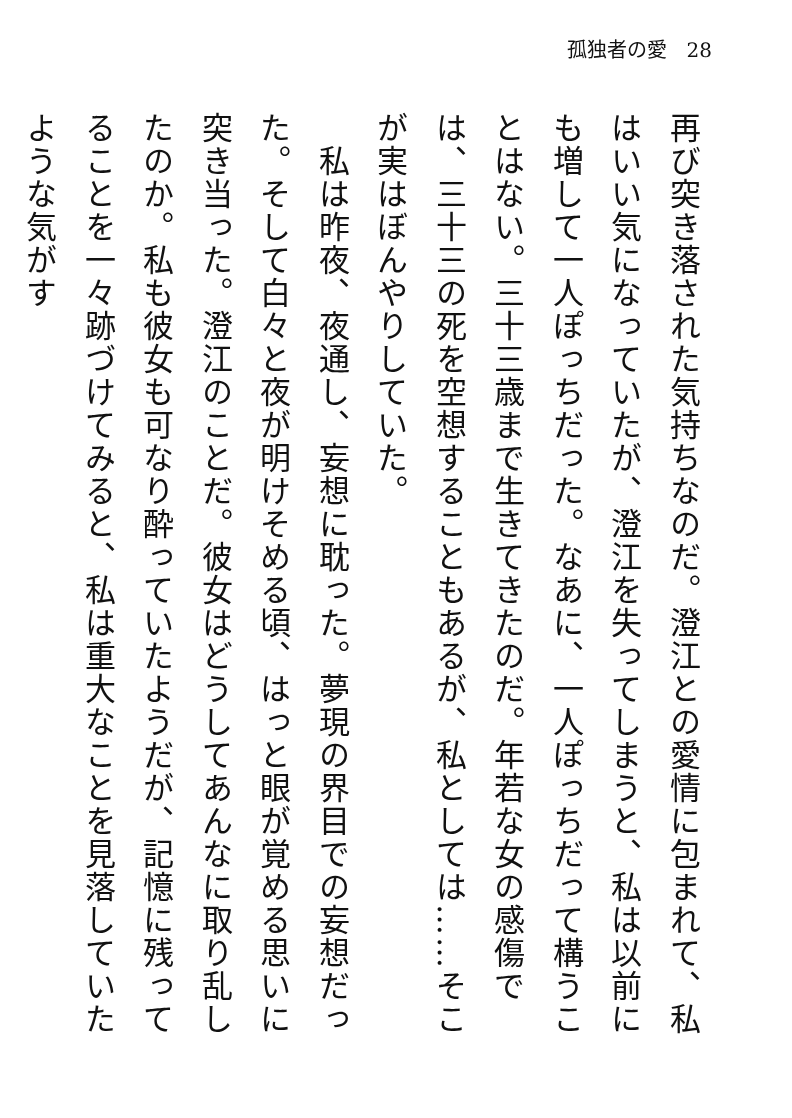孤独者の愛　28
再び突き落された気持ちなのだ。澄江との愛情に包まれて、私はいい気になっていたが、澄江を失ってしまうと、私は以前にも増して一人ぽっちだった。なあに、一人ぽっちだって構うことはない。三十三歳まで生きてきたのだ。年若な女の感傷では、三十三の死を空想することもあるが、私としては……そこが実はぼんやりしていた。
　私は昨夜、夜通し、妄想に耽った。夢現の界目での妄想だった。そして白々と夜が明けそめる頃、はっと眼が覚める思いに突き当った。澄江のことだ。彼女はどうしてあんなに取り乱したのか。私も彼女も可なり酔っていたようだが、記憶に残ってることを一々跡づけてみると、私は重大なことを見落していたような気がす